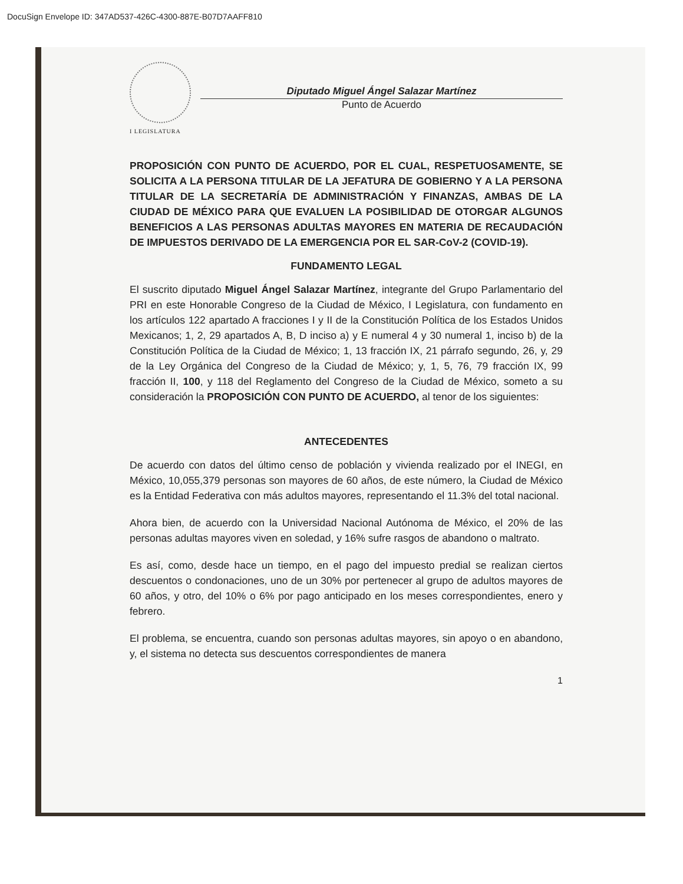DocuSign Envelope ID: 347AD537-426C-4300-887E-B07D7AAFF810
I LEGISLATURA
Diputado Miguel Ángel Salazar Martínez
Punto de Acuerdo
PROPOSICIÓN CON PUNTO DE ACUERDO, POR EL CUAL, RESPETUOSAMENTE, SE SOLICITA A LA PERSONA TITULAR DE LA JEFATURA DE GOBIERNO Y A LA PERSONA TITULAR DE LA SECRETARÍA DE ADMINISTRACIÓN Y FINANZAS, AMBAS DE LA CIUDAD DE MÉXICO PARA QUE EVALUEN LA POSIBILIDAD DE OTORGAR ALGUNOS BENEFICIOS A LAS PERSONAS ADULTAS MAYORES EN MATERIA DE RECAUDACIÓN DE IMPUESTOS DERIVADO DE LA EMERGENCIA POR EL SAR-CoV-2 (COVID-19).
FUNDAMENTO LEGAL
El suscrito diputado Miguel Ángel Salazar Martínez, integrante del Grupo Parlamentario del PRI en este Honorable Congreso de la Ciudad de México, I Legislatura, con fundamento en los artículos 122 apartado A fracciones I y II de la Constitución Política de los Estados Unidos Mexicanos; 1, 2, 29 apartados A, B, D inciso a) y E numeral 4 y 30 numeral 1, inciso b) de la Constitución Política de la Ciudad de México; 1, 13 fracción IX, 21 párrafo segundo, 26, y, 29 de la Ley Orgánica del Congreso de la Ciudad de México; y, 1, 5, 76, 79 fracción IX, 99 fracción II, 100, y 118 del Reglamento del Congreso de la Ciudad de México, someto a su consideración la PROPOSICIÓN CON PUNTO DE ACUERDO, al tenor de los siguientes:
ANTECEDENTES
De acuerdo con datos del último censo de población y vivienda realizado por el INEGI, en México, 10,055,379 personas son mayores de 60 años, de este número, la Ciudad de México es la Entidad Federativa con más adultos mayores, representando el 11.3% del total nacional.
Ahora bien, de acuerdo con la Universidad Nacional Autónoma de México, el 20% de las personas adultas mayores viven en soledad, y 16% sufre rasgos de abandono o maltrato.
Es así, como, desde hace un tiempo, en el pago del impuesto predial se realizan ciertos descuentos o condonaciones, uno de un 30% por pertenecer al grupo de adultos mayores de 60 años, y otro, del 10% o 6% por pago anticipado en los meses correspondientes, enero y febrero.
El problema, se encuentra, cuando son personas adultas mayores, sin apoyo o en abandono, y, el sistema no detecta sus descuentos correspondientes de manera
1